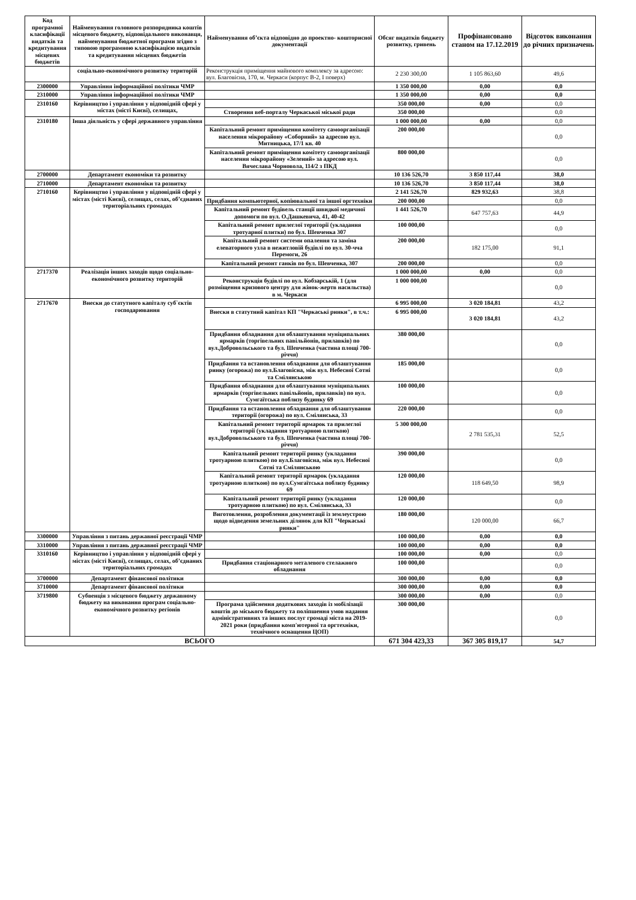| Код програмної класифікації видатків та кредитування місцевих бюджетів | Найменування головного розпорядника коштів місцевого бюджету, відповідального виконавця, найменування бюджетної програми згідно з типовою програмною класифікацією видатків та кредитування місцевих бюджетів | Найменування об’єкта відповідно до проектно- кошторисної документації | Обсяг видатків бюджету розвитку, гривень | Профінансовано станом на 17.12.2019 | Відсоток виконання до річних призначень |
| --- | --- | --- | --- | --- | --- |
| | соціально-економічного розвитку територій | Реконструкція приміщення майнового комплексу за адресою: вул. Благовісна, 170, м. Черкаси (корпус В-2, І поверх) | 2 230 300,00 | 1 105 863,60 | 49,6 |
| 2300000 | Управління інформаційної політики ЧМР | | 1 350 000,00 | 0,00 | 0,0 |
| 2310000 | Управління інформаційної політики ЧМР | | 1 350 000,00 | 0,00 | 0,0 |
| 2310160 | Керівництво і управління у відповідній сфері у містах (місті Києві), селищах, | | 350 000,00 | 0,00 | 0,0 |
| | | Створення веб-порталу Черкаської міської ради | 350 000,00 | | 0,0 |
| 2310180 | Інша діяльність у сфері державного управління | | 1 000 000,00 | 0,00 | 0,0 |
| | | Капітальний ремонт приміщення комітету самоорганізації населення мікрорайону «Соборний» за адресою вул. Митницька, 17/1 кв. 40 | 200 000,00 | | 0,0 |
| | | Капітальний ремонт приміщення комітету самоорганізації населення мікрорайону «Зелений» за адресою вул. Вячеслава Чорновола, 114/2 з ПКД | 800 000,00 | | 0,0 |
| 2700000 | Департамент економіки та розвитку | | 10 136 526,70 | 3 850 117,44 | 38,0 |
| 2710000 | Департамент економіки та розвитку | | 10 136 526,70 | 3 850 117,44 | 38,0 |
| 2710160 | Керівництво і управління у відповідній сфері у містах (місті Києві), селищах, селах, об’єднаних територіальних громадах | | 2 141 526,70 | 829 932,63 | 38,8 |
| | | Придбання компьютерної, копіювальної та іншої оргтехніки | 200 000,00 | | 0,0 |
| | | Капітальний ремонт будівель станції швидкої медичної допомоги по вул. О.Дашкевича, 41, 40-42 | 1 441 526,70 | 647 757,63 | 44,9 |
| | | Капітальний ремонт прилеглої території (укладання тротуарної плитки) по бул. Шевченка 307 | 100 000,00 | | 0,0 |
| | | Капітальний ремонт системи опалення та заміна елеваторного узла в нежитловій будівлі по вул. 30-чча Перемоги, 26 | 200 000,00 | 182 175,00 | 91,1 |
| | | Капітальний ремонт ганків по бул. Шевченка, 307 | 200 000,00 | | 0,0 |
| 2717370 | Реалізація інших заходів щодо соціально-економічного розвитку територій | | 1 000 000,00 | 0,00 | 0,0 |
| | | Реконструкція будівлі по вул. Кобзарській, 1 (для розміщення кризового центру для жінок-жертв насильства) в м. Черкаси | 1 000 000,00 | | 0,0 |
| 2717670 | Внески до статутного капіталу суб`єктів господарювання | | 6 995 000,00 | 3 020 184,81 | 43,2 |
| | | Внески в статутний капітал КП "Черкаські ринки", в т.ч.: | 6 995 000,00 | 3 020 184,81 | 43,2 |
| | | Придбання обладнання для облаштування муніципальних ярмарків (торгівельних павільйонів, прилавків) по вул.Добровольського та бул. Шевченка (частина площі 700-річчя) | 380 000,00 | | 0,0 |
| | | Придбання та встановлення обладнання для облаштування ринку (огорожа) по вул.Благовісна, між вул. Небесної Сотні та Смілянською | 185 000,00 | | 0,0 |
| | | Придбання обладнання для облаштування муніципальних ярмарків (торгівельних павільйонів, прилавків) по вул. Сумгаїтська поблизу будинку 69 | 100 000,00 | | 0,0 |
| | | Придбання та встановлення обладнання для облаштування території (огорожа) по вул. Смілянська, 33 | 220 000,00 | | 0,0 |
| | | Капітальний ремонт території ярмарок та прилеглої території (укладання тротуарною плиткою) вул.Добровольського та бул. Шевченка (частина площі 700-річчя) | 5 300 000,00 | 2 781 535,31 | 52,5 |
| | | Капітальний ремонт території ринку (укладання тротуарною плиткою) по вул.Благовісна, між вул. Небесної Сотні та Смілянською | 390 000,00 | | 0,0 |
| | | Капітальний ремонт території ярмарок (укладання тротуарною плиткою) по вул.Сумгаїтська поблизу будинку 69 | 120 000,00 | 118 649,50 | 98,9 |
| | | Капітальний ремонт території ринку (укладання тротуарною плиткою) по вул. Смілянська, 33 | 120 000,00 | | 0,0 |
| | | Виготовлення, розроблення документації із землеустрою щодо відведення земельних ділянок для КП "Черкаські ринки" | 180 000,00 | 120 000,00 | 66,7 |
| 3300000 | Управління з питань державної реєстрації ЧМР | | 100 000,00 | 0,00 | 0,0 |
| 3310000 | Управління з питань державної реєстрації ЧМР | | 100 000,00 | 0,00 | 0,0 |
| 3310160 | Керівництво і управління у відповідній сфері у містах (місті Києві), селищах, селах, об’єднаних територіальних громадах | | 100 000,00 | 0,00 | 0,0 |
| | | Придбання стаціонарного металевого стелажного обладнання | 100 000,00 | | 0,0 |
| 3700000 | Департамент фінансової політики | | 300 000,00 | 0,00 | 0,0 |
| 3710000 | Департамент фінансової політики | | 300 000,00 | 0,00 | 0,0 |
| 3719800 | Субвенція з місцевого бюджету державному бюджету на виконання програм соціально-економічного розвитку регіонів | | 300 000,00 | 0,00 | 0,0 |
| | | Програма здійснення додаткових заходів із мобілізації коштів до міського бюджету та поліпшення умов надання адміністративних та інших послуг громаді міста на 2019-2021 роки (придбання комп'ютерної та оргтехніки, технічного оснащення ЦОП) | 300 000,00 | | 0,0 |
| ВСЬОГО | | | 671 304 423,33 | 367 305 819,17 | 54,7 |